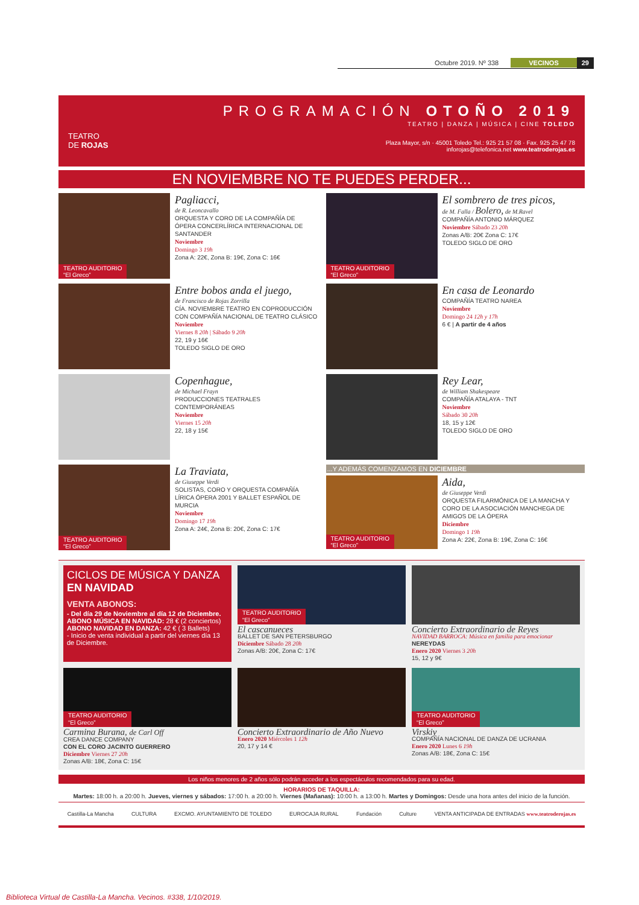Octubre 2019. Nº 338 VECINOS 29
TEATRO
DE ROJAS
PROGRAMACIÓN OTOÑO 2019
TEATRO | DANZA | MÚSICA | CINE TOLEDO
Plaza Mayor, s/n · 45001 Toledo Tel.: 925 21 57 08 · Fax. 925 25 47 78
inforojas@telefonica.net www.teatroderojas.es
EN NOVIEMBRE NO TE PUEDES PERDER...
TEATRO AUDITORIO
“El Greco”
Pagliacci,
de R. Leoncavallo
ORQUESTA Y CORO DE LA COMPAÑÍA DE ÓPERA CONCERLÍRICA INTERNACIONAL DE SANTANDER
Noviembre
Domingo 3 19h
Zona A: 22€, Zona B: 19€, Zona C: 16€
Entre bobos anda el juego,
de Francisco de Rojas Zorrilla
CÍA. NOVIEMBRE TEATRO EN COPRODUCCIÓN CON COMPAÑÍA NACIONAL DE TEATRO CLÁSICO
Noviembre
Viernes 8 20h | Sábado 9 20h
22, 19 y 16€
TOLEDO SIGLO DE ORO
Copenhague,
de Michael Frayn
PRODUCCIONES TEATRALES CONTEMPORÁNEAS
Noviembre
Viernes 15 20h
22, 18 y 15€
TEATRO AUDITORIO
“El Greco”
La Traviata,
de Giuseppe Verdi
SOLISTAS, CORO Y ORQUESTA COMPAÑÍA LÍRICA ÓPERA 2001 Y BALLET ESPAÑOL DE MURCIA
Noviembre
Domingo 17 19h
Zona A: 24€, Zona B: 20€, Zona C: 17€
TEATRO AUDITORIO
“El Greco”
El sombrero de tres picos,
de M. Falla / Bolero, de M.Ravel
COMPAÑÍA ANTONIO MÁRQUEZ
Noviembre Sábado 23 20h
Zonas A/B: 20€ Zona C: 17€
TOLEDO SIGLO DE ORO
En casa de Leonardo
COMPAÑÍA TEATRO NAREA
Noviembre
Domingo 24 12h y 17h
6 € | A partir de 4 años
Rey Lear,
de William Shakespeare
COMPAÑÍA ATALAYA - TNT
Noviembre
Sábado 30 20h
18, 15 y 12€
TOLEDO SIGLO DE ORO
...Y ADEMÁS COMENZAMOS EN DICIEMBRE
TEATRO AUDITORIO
“El Greco”
Aida,
de Giuseppe Verdi
ORQUESTA FILARMÓNICA DE LA MANCHA Y CORO DE LA ASOCIACIÓN MANCHEGA DE AMIGOS DE LA ÓPERA
Diciembre
Domingo 1 19h
Zona A: 22€, Zona B: 19€, Zona C: 16€
CICLOS DE MÚSICA Y DANZA
EN NAVIDAD
VENTA ABONOS:
- Del día 29 de Noviembre al día 12 de Diciembre.
ABONO MÚSICA EN NAVIDAD: 28 € (2 conciertos)
ABONO NAVIDAD EN DANZA: 42 € ( 3 Ballets)
- Inicio de venta individual a partir del viernes día 13 de Diciembre.
TEATRO AUDITORIO
“El Greco”
El cascanueces
BALLET DE SAN PETERSBURGO
Diciembre Sábado 28 20h
Zonas A/B: 20€, Zona C: 17€
Concierto Extraordinario de Reyes
NAVIDAD BARROCA: Música en familia para emocionar
NEREYDAS
Enero 2020 Viernes 3 20h
15, 12 y 9€
TEATRO AUDITORIO
“El Greco”
Carmina Burana, de Carl Off
CREA DANCE COMPANY
CON EL CORO JACINTO GUERRERO
Diciembre Viernes 27 20h
Zonas A/B: 18€, Zona C: 15€
Concierto Extraordinario de Año Nuevo
Enero 2020 Miércoles 1 12h
20, 17 y 14 €
TEATRO AUDITORIO
“El Greco”
Virskiy
COMPAÑÍA NACIONAL DE DANZA DE UCRANIA
Enero 2020 Lunes 6 19h
Zonas A/B: 18€, Zona C: 15€
Los niños menores de 2 años sólo podrán acceder a los espectáculos recomendados para su edad.
HORARIOS DE TAQUILLA:
Martes: 18:00 h. a 20:00 h. Jueves, viernes y sábados: 17:00 h. a 20:00 h. Viernes (Mañanas): 10:00 h. a 13:00 h. Martes y Domingos: Desde una hora antes del inicio de la función.
Castilla-La Mancha CULTURA EXCMO. AYUNTAMIENTO DE TOLEDO EUROCAJA RURAL Fundación Culture VENTA ANTICIPADA DE ENTRADAS www.teatroderojas.es
Biblioteca Virtual de Castilla-La Mancha. Vecinos. #338, 1/10/2019.